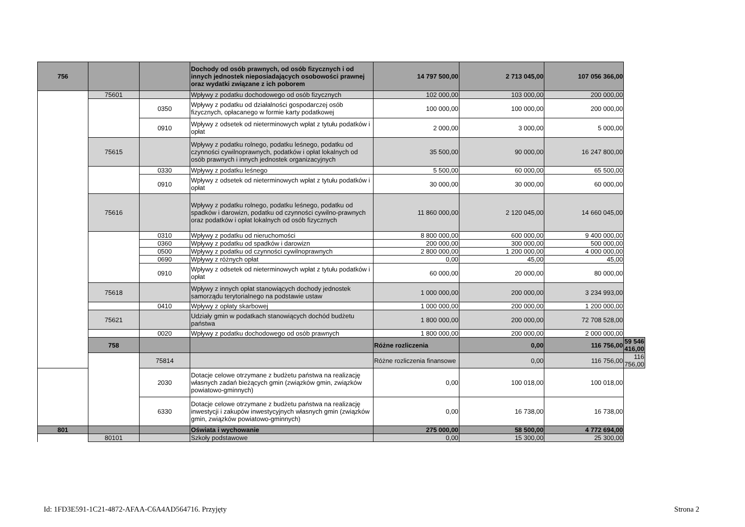| 756 | | | Dochody od osób prawnych, od osób fizycznych i od innych jednostek nieposiadających osobowości prawnej oraz wydatki związane z ich poborem | 14 797 500,00 | 2 713 045,00 | 107 056 366,00 | |
| | 75601 | | Wpływy z podatku dochodowego od osób fizycznych | 102 000,00 | 103 000,00 | 200 000,00 | |
| | | 0350 | Wpływy z podatku od działalności gospodarczej osób fizycznych, opłacanego w formie karty podatkowej | 100 000,00 | 100 000,00 | 200 000,00 | |
| | | 0910 | Wpływy z odsetek od nieterminowych wpłat z tytułu podatków i opłat | 2 000,00 | 3 000,00 | 5 000,00 | |
| | 75615 | | Wpływy z podatku rolnego, podatku leśnego, podatku od czynności cywilnoprawnych, podatków i opłat lokalnych od osób prawnych i innych jednostek organizacyjnych | 35 500,00 | 90 000,00 | 16 247 800,00 | |
| | | 0330 | Wpływy z podatku leśnego | 5 500,00 | 60 000,00 | 65 500,00 | |
| | | 0910 | Wpływy z odsetek od nieterminowych wpłat z tytułu podatków i opłat | 30 000,00 | 30 000,00 | 60 000,00 | |
| | 75616 | | Wpływy z podatku rolnego, podatku leśnego, podatku od spadków i darowizn, podatku od czynności cywilno-prawnych oraz podatków i opłat lokalnych od osób fizycznych | 11 860 000,00 | 2 120 045,00 | 14 660 045,00 | |
| | | 0310 | Wpływy z podatku od nieruchomości | 8 800 000,00 | 600 000,00 | 9 400 000,00 | |
| | | 0360 | Wpływy z podatku od spadków i darowizn | 200 000,00 | 300 000,00 | 500 000,00 | |
| | | 0500 | Wpływy z podatku od czynności cywilnoprawnych | 2 800 000,00 | 1 200 000,00 | 4 000 000,00 | |
| | | 0690 | Wpływy z różnych opłat | 0,00 | 45,00 | 45,00 | |
| | | 0910 | Wpływy z odsetek od nieterminowych wpłat z tytułu podatków i opłat | 60 000,00 | 20 000,00 | 80 000,00 | |
| | 75618 | | Wpływy z innych opłat stanowiących dochody jednostek samorządu terytorialnego na podstawie ustaw | 1 000 000,00 | 200 000,00 | 3 234 993,00 | |
| | | 0410 | Wpływy z opłaty skarbowej | 1 000 000,00 | 200 000,00 | 1 200 000,00 | |
| | 75621 | | Udziały gmin w podatkach stanowiących dochód budżetu państwa | 1 800 000,00 | 200 000,00 | 72 708 528,00 | |
| | | 0020 | Wpływy z podatku dochodowego od osób prawnych | 1 800 000,00 | 200 000,00 | 2 000 000,00 | |
| | 758 | | | Różne rozliczenia | 0,00 | 116 756,00 | 59 546 416,00 |
| | | 75814 | | Różne rozliczenia finansowe | 0,00 | 116 756,00 | 116 756,00 |
| | | 2030 | Dotacje celowe otrzymane z budżetu państwa na realizację własnych zadań bieżących gmin (związków gmin, związków powiatowo-gminnych) | 0,00 | 100 018,00 | 100 018,00 | |
| | | 6330 | Dotacje celowe otrzymane z budżetu państwa na realizację inwestycji i zakupów inwestycyjnych własnych gmin (związków gmin, związków powiatowo-gminnych) | 0,00 | 16 738,00 | 16 738,00 | |
| 801 | | | Oświata i wychowanie | 275 000,00 | 58 500,00 | 4 772 694,00 | |
| | 80101 | | Szkoły podstawowe | 0,00 | 15 300,00 | 25 300,00 | |
Id: 1FD3E591-1C21-4872-AFAA-C6A4AD564716. Przyjęty Strona 2